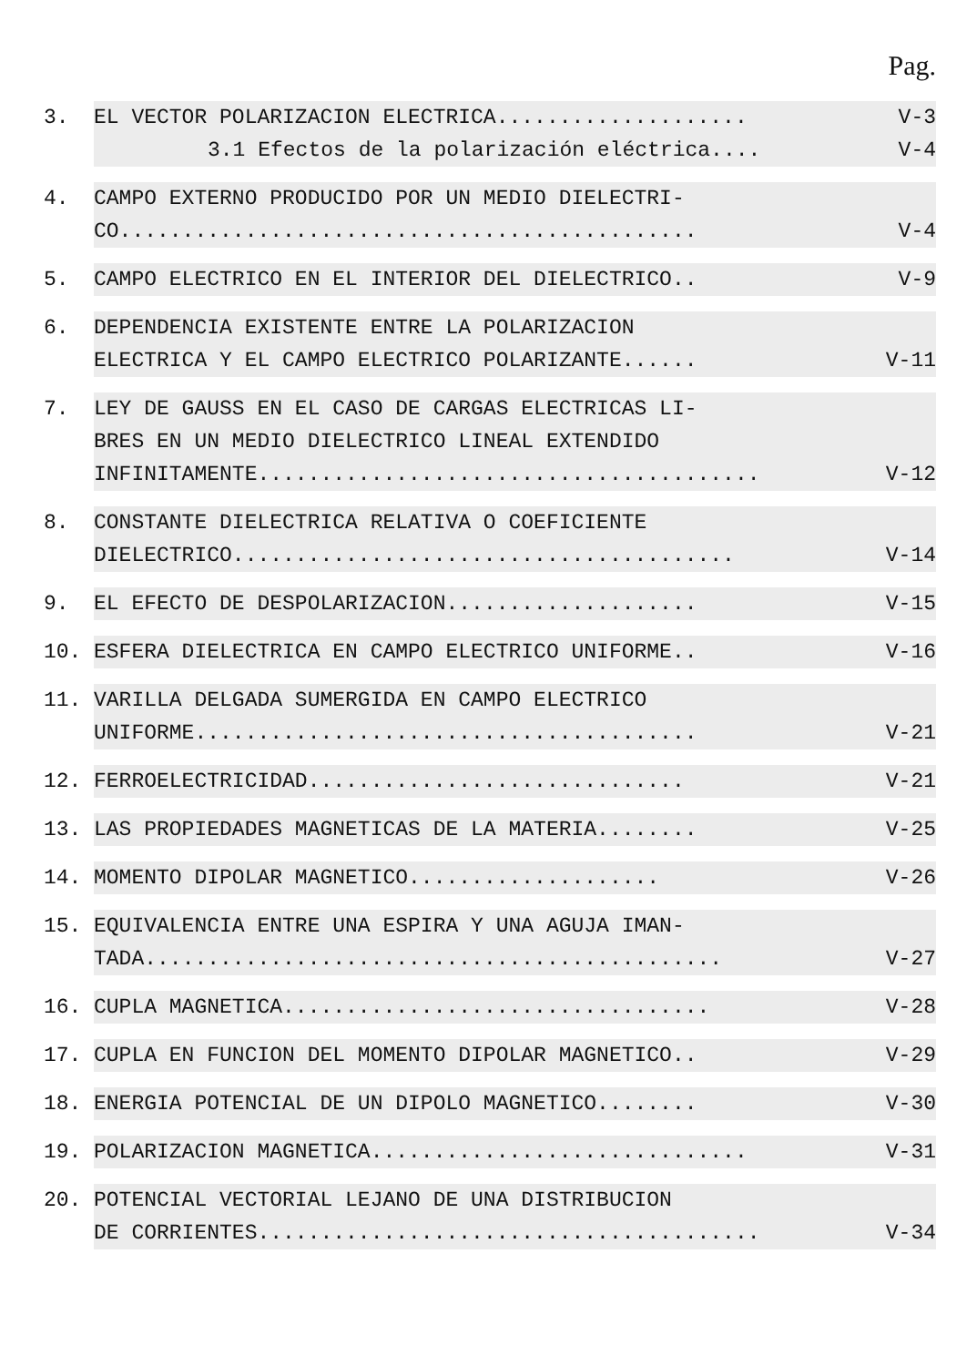Pag.
3. EL VECTOR POLARIZACION ELECTRICA.................... V-3
3.1 Efectos de la polarización eléctrica.... V-4
4. CAMPO EXTERNO PRODUCIDO POR UN MEDIO DIELECTRI-
CO.............................................. V-4
5. CAMPO ELECTRICO EN EL INTERIOR DEL DIELECTRICO.. V-9
6. DEPENDENCIA EXISTENTE ENTRE LA POLARIZACION
ELECTRICA Y EL CAMPO ELECTRICO POLARIZANTE...... V-11
7. LEY DE GAUSS EN EL CASO DE CARGAS ELECTRICAS LI-
BRES EN UN MEDIO DIELECTRICO LINEAL EXTENDIDO
INFINITAMENTE........................................ V-12
8. CONSTANTE DIELECTRICA RELATIVA O COEFICIENTE
DIELECTRICO........................................ V-14
9. EL EFECTO DE DESPOLARIZACION.................... V-15
10. ESFERA DIELECTRICA EN CAMPO ELECTRICO UNIFORME.. V-16
11. VARILLA DELGADA SUMERGIDA EN CAMPO ELECTRICO
UNIFORME........................................ V-21
12. FERROELECTRICIDAD.............................. V-21
13. LAS PROPIEDADES MAGNETICAS DE LA MATERIA........ V-25
14. MOMENTO DIPOLAR MAGNETICO.................... V-26
15. EQUIVALENCIA ENTRE UNA ESPIRA Y UNA AGUJA IMAN-
TADA.............................................. V-27
16. CUPLA MAGNETICA.................................. V-28
17. CUPLA EN FUNCION DEL MOMENTO DIPOLAR MAGNETICO.. V-29
18. ENERGIA POTENCIAL DE UN DIPOLO MAGNETICO........ V-30
19. POLARIZACION MAGNETICA.............................. V-31
20. POTENCIAL VECTORIAL LEJANO DE UNA DISTRIBUCION
DE CORRIENTES........................................ V-34